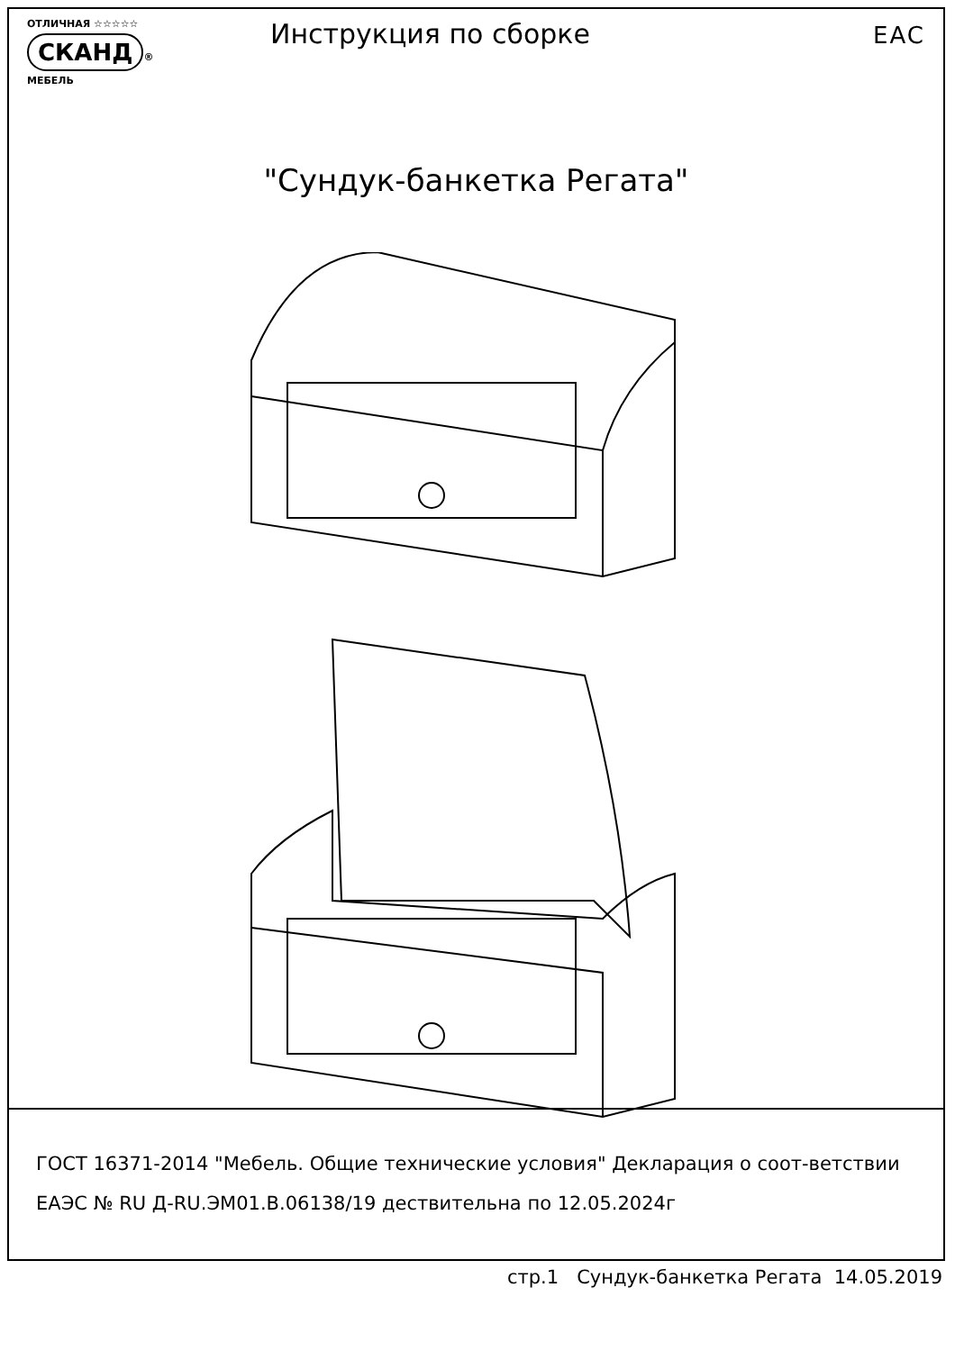ОТЛИЧНАЯ ☆☆☆☆☆
СКАНД ®
МЕБЕЛЬ
Инструкция по сборке
EAC
"Сундук-банкетка Регата"
ГОСТ 16371-2014 "Мебель. Общие технические условия" Декларация о соот-ветствии ЕАЭС № RU Д-RU.ЭМ01.В.06138/19 дествительна по 12.05.2024г
стр.1 Сундук-банкетка Регата 14.05.2019